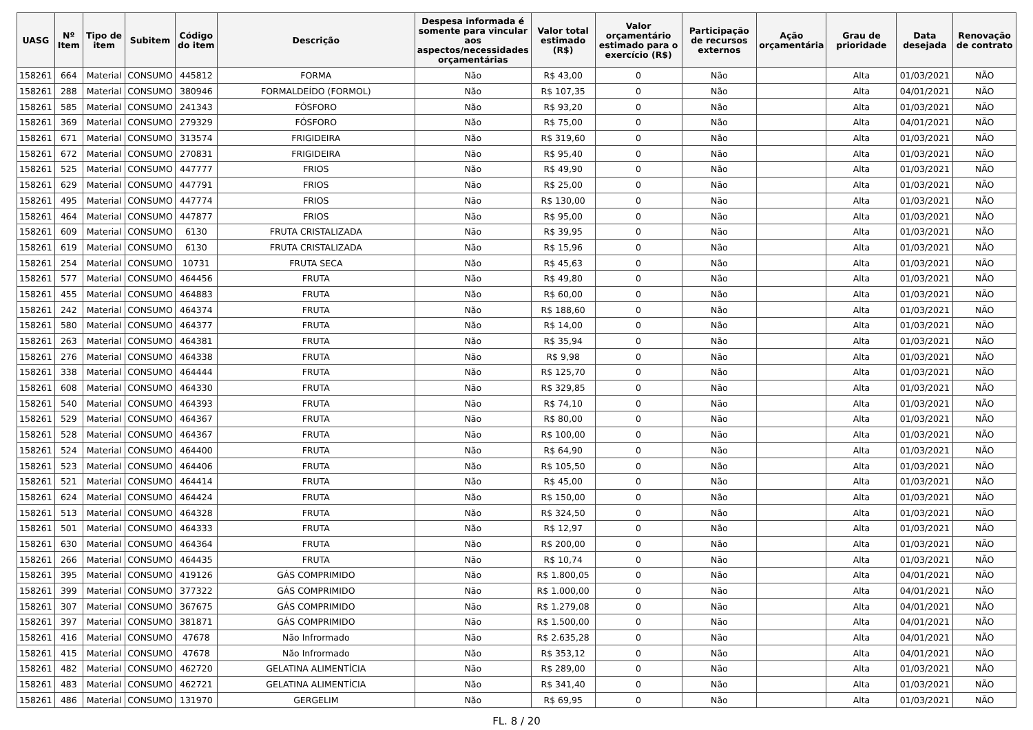| UASG | Nº Item | Tipo de item | Subitem | Código do item | Descrição | Despesa informada é somente para vincular aos aspectos/necessidades orçamentárias | Valor total estimado (R$) | Valor orçamentário estimado para o exercício (R$) | Participação de recursos externos | Ação orçamentária | Grau de prioridade | Data desejada | Renovação de contrato |
| --- | --- | --- | --- | --- | --- | --- | --- | --- | --- | --- | --- | --- | --- |
| 158261 | 664 | Material | CONSUMO | 445812 | FORMA | Não | R$ 43,00 | 0 | Não | | Alta | 01/03/2021 | NÃO |
| 158261 | 288 | Material | CONSUMO | 380946 | FORMALDEÍDO (FORMOL) | Não | R$ 107,35 | 0 | Não | | Alta | 04/01/2021 | NÃO |
| 158261 | 585 | Material | CONSUMO | 241343 | FÓSFORO | Não | R$ 93,20 | 0 | Não | | Alta | 01/03/2021 | NÃO |
| 158261 | 369 | Material | CONSUMO | 279329 | FÓSFORO | Não | R$ 75,00 | 0 | Não | | Alta | 04/01/2021 | NÃO |
| 158261 | 671 | Material | CONSUMO | 313574 | FRIGIDEIRA | Não | R$ 319,60 | 0 | Não | | Alta | 01/03/2021 | NÃO |
| 158261 | 672 | Material | CONSUMO | 270831 | FRIGIDEIRA | Não | R$ 95,40 | 0 | Não | | Alta | 01/03/2021 | NÃO |
| 158261 | 525 | Material | CONSUMO | 447777 | FRIOS | Não | R$ 49,90 | 0 | Não | | Alta | 01/03/2021 | NÃO |
| 158261 | 629 | Material | CONSUMO | 447791 | FRIOS | Não | R$ 25,00 | 0 | Não | | Alta | 01/03/2021 | NÃO |
| 158261 | 495 | Material | CONSUMO | 447774 | FRIOS | Não | R$ 130,00 | 0 | Não | | Alta | 01/03/2021 | NÃO |
| 158261 | 464 | Material | CONSUMO | 447877 | FRIOS | Não | R$ 95,00 | 0 | Não | | Alta | 01/03/2021 | NÃO |
| 158261 | 609 | Material | CONSUMO | 6130 | FRUTA CRISTALIZADA | Não | R$ 39,95 | 0 | Não | | Alta | 01/03/2021 | NÃO |
| 158261 | 619 | Material | CONSUMO | 6130 | FRUTA CRISTALIZADA | Não | R$ 15,96 | 0 | Não | | Alta | 01/03/2021 | NÃO |
| 158261 | 254 | Material | CONSUMO | 10731 | FRUTA SECA | Não | R$ 45,63 | 0 | Não | | Alta | 01/03/2021 | NÃO |
| 158261 | 577 | Material | CONSUMO | 464456 | FRUTA | Não | R$ 49,80 | 0 | Não | | Alta | 01/03/2021 | NÃO |
| 158261 | 455 | Material | CONSUMO | 464883 | FRUTA | Não | R$ 60,00 | 0 | Não | | Alta | 01/03/2021 | NÃO |
| 158261 | 242 | Material | CONSUMO | 464374 | FRUTA | Não | R$ 188,60 | 0 | Não | | Alta | 01/03/2021 | NÃO |
| 158261 | 580 | Material | CONSUMO | 464377 | FRUTA | Não | R$ 14,00 | 0 | Não | | Alta | 01/03/2021 | NÃO |
| 158261 | 263 | Material | CONSUMO | 464381 | FRUTA | Não | R$ 35,94 | 0 | Não | | Alta | 01/03/2021 | NÃO |
| 158261 | 276 | Material | CONSUMO | 464338 | FRUTA | Não | R$ 9,98 | 0 | Não | | Alta | 01/03/2021 | NÃO |
| 158261 | 338 | Material | CONSUMO | 464444 | FRUTA | Não | R$ 125,70 | 0 | Não | | Alta | 01/03/2021 | NÃO |
| 158261 | 608 | Material | CONSUMO | 464330 | FRUTA | Não | R$ 329,85 | 0 | Não | | Alta | 01/03/2021 | NÃO |
| 158261 | 540 | Material | CONSUMO | 464393 | FRUTA | Não | R$ 74,10 | 0 | Não | | Alta | 01/03/2021 | NÃO |
| 158261 | 529 | Material | CONSUMO | 464367 | FRUTA | Não | R$ 80,00 | 0 | Não | | Alta | 01/03/2021 | NÃO |
| 158261 | 528 | Material | CONSUMO | 464367 | FRUTA | Não | R$ 100,00 | 0 | Não | | Alta | 01/03/2021 | NÃO |
| 158261 | 524 | Material | CONSUMO | 464400 | FRUTA | Não | R$ 64,90 | 0 | Não | | Alta | 01/03/2021 | NÃO |
| 158261 | 523 | Material | CONSUMO | 464406 | FRUTA | Não | R$ 105,50 | 0 | Não | | Alta | 01/03/2021 | NÃO |
| 158261 | 521 | Material | CONSUMO | 464414 | FRUTA | Não | R$ 45,00 | 0 | Não | | Alta | 01/03/2021 | NÃO |
| 158261 | 624 | Material | CONSUMO | 464424 | FRUTA | Não | R$ 150,00 | 0 | Não | | Alta | 01/03/2021 | NÃO |
| 158261 | 513 | Material | CONSUMO | 464328 | FRUTA | Não | R$ 324,50 | 0 | Não | | Alta | 01/03/2021 | NÃO |
| 158261 | 501 | Material | CONSUMO | 464333 | FRUTA | Não | R$ 12,97 | 0 | Não | | Alta | 01/03/2021 | NÃO |
| 158261 | 630 | Material | CONSUMO | 464364 | FRUTA | Não | R$ 200,00 | 0 | Não | | Alta | 01/03/2021 | NÃO |
| 158261 | 266 | Material | CONSUMO | 464435 | FRUTA | Não | R$ 10,74 | 0 | Não | | Alta | 01/03/2021 | NÃO |
| 158261 | 395 | Material | CONSUMO | 419126 | GÁS COMPRIMIDO | Não | R$ 1.800,05 | 0 | Não | | Alta | 04/01/2021 | NÃO |
| 158261 | 399 | Material | CONSUMO | 377322 | GÁS COMPRIMIDO | Não | R$ 1.000,00 | 0 | Não | | Alta | 04/01/2021 | NÃO |
| 158261 | 307 | Material | CONSUMO | 367675 | GÁS COMPRIMIDO | Não | R$ 1.279,08 | 0 | Não | | Alta | 04/01/2021 | NÃO |
| 158261 | 397 | Material | CONSUMO | 381871 | GÁS COMPRIMIDO | Não | R$ 1.500,00 | 0 | Não | | Alta | 04/01/2021 | NÃO |
| 158261 | 416 | Material | CONSUMO | 47678 | Não Infrormado | Não | R$ 2.635,28 | 0 | Não | | Alta | 04/01/2021 | NÃO |
| 158261 | 415 | Material | CONSUMO | 47678 | Não Infrormado | Não | R$ 353,12 | 0 | Não | | Alta | 04/01/2021 | NÃO |
| 158261 | 482 | Material | CONSUMO | 462720 | GELATINA ALIMENTÍCIA | Não | R$ 289,00 | 0 | Não | | Alta | 01/03/2021 | NÃO |
| 158261 | 483 | Material | CONSUMO | 462721 | GELATINA ALIMENTÍCIA | Não | R$ 341,40 | 0 | Não | | Alta | 01/03/2021 | NÃO |
| 158261 | 486 | Material | CONSUMO | 131970 | GERGELIM | Não | R$ 69,95 | 0 | Não | | Alta | 01/03/2021 | NÃO |
FL. 8 / 20